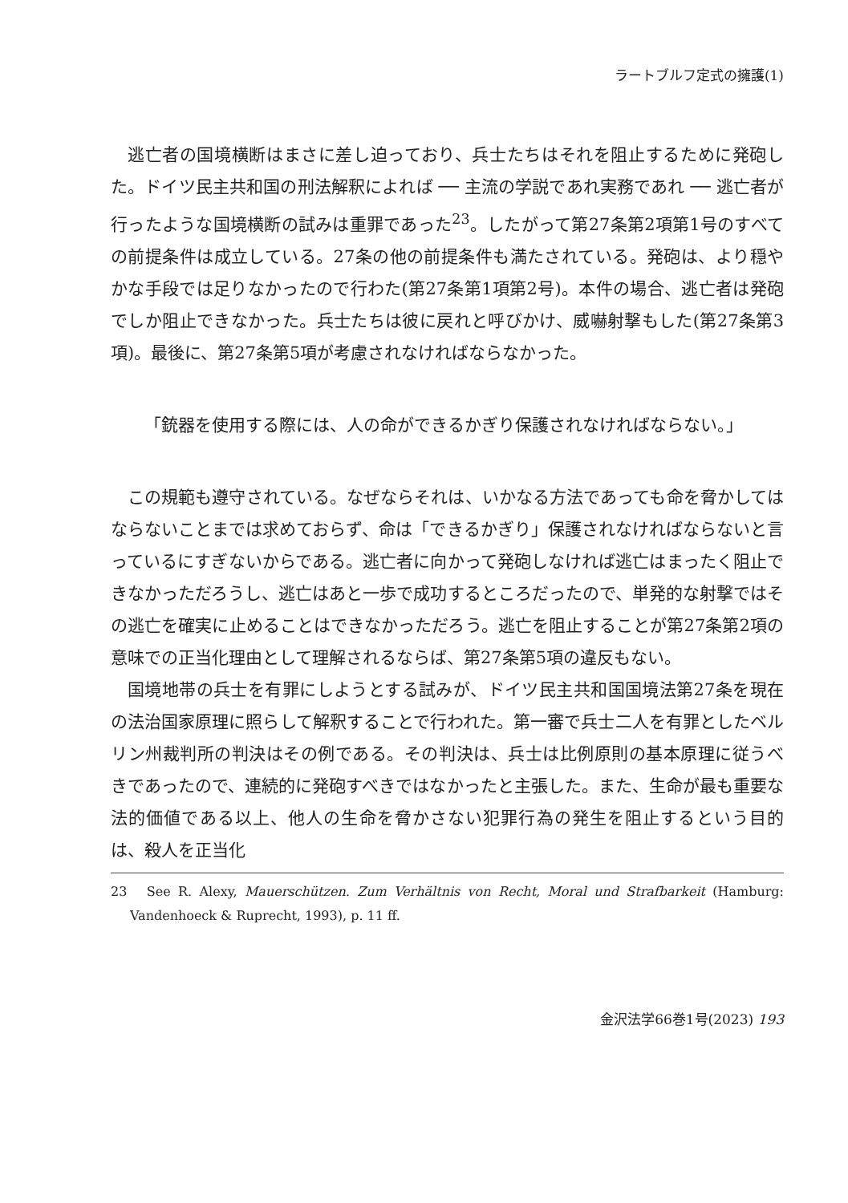ラートブルフ定式の擁護(1)
逃亡者の国境横断はまさに差し迫っており、兵士たちはそれを阻止するために発砲した。ドイツ民主共和国の刑法解釈によれば ── 主流の学説であれ実務であれ ── 逃亡者が行ったような国境横断の試みは重罪であった<sup>23</sup>。したがって第27条第2項第1号のすべての前提条件は成立している。27条の他の前提条件も満たされている。発砲は、より穏やかな手段では足りなかったので行わた(第27条第1項第2号)。本件の場合、逃亡者は発砲でしか阻止できなかった。兵士たちは彼に戻れと呼びかけ、威嚇射撃もした(第27条第3項)。最後に、第27条第5項が考慮されなければならなかった。
「銃器を使用する際には、人の命ができるかぎり保護されなければならない。」
この規範も遵守されている。なぜならそれは、いかなる方法であっても命を脅かしてはならないことまでは求めておらず、命は「できるかぎり」保護されなければならないと言っているにすぎないからである。逃亡者に向かって発砲しなければ逃亡はまったく阻止できなかっただろうし、逃亡はあと一歩で成功するところだったので、単発的な射撃ではその逃亡を確実に止めることはできなかっただろう。逃亡を阻止することが第27条第2項の意味での正当化理由として理解されるならば、第27条第5項の違反もない。
国境地帯の兵士を有罪にしようとする試みが、ドイツ民主共和国国境法第27条を現在の法治国家原理に照らして解釈することで行われた。第一審で兵士二人を有罪としたベルリン州裁判所の判決はその例である。その判決は、兵士は比例原則の基本原理に従うべきであったので、連続的に発砲すべきではなかったと主張した。また、生命が最も重要な法的価値である以上、他人の生命を脅かさない犯罪行為の発生を阻止するという目的は、殺人を正当化
23　See R. Alexy, Mauerschützen. Zum Verhältnis von Recht, Moral und Strafbarkeit (Hamburg: Vandenhoeck & Ruprecht, 1993), p. 11 ff.
金沢法学66巻1号(2023) 193